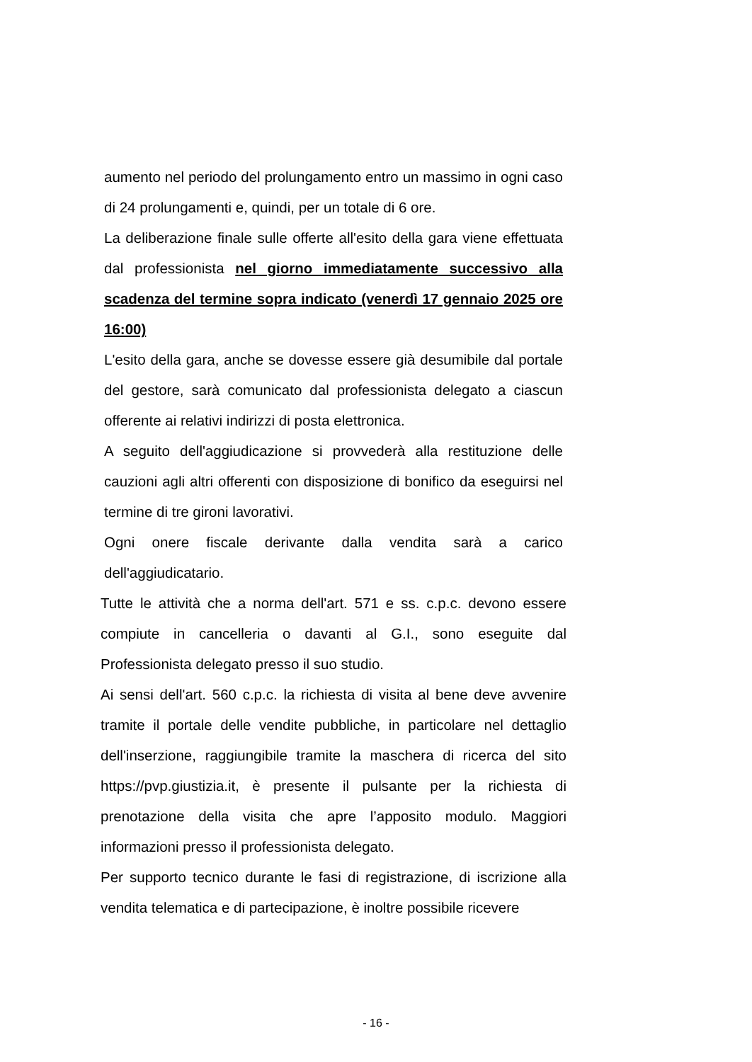aumento nel periodo del prolungamento entro un massimo in ogni caso di 24 prolungamenti e, quindi, per un totale di 6 ore.
La deliberazione finale sulle offerte all'esito della gara viene effettuata dal professionista nel giorno immediatamente successivo alla scadenza del termine sopra indicato (venerdì 17 gennaio 2025 ore 16:00)
L'esito della gara, anche se dovesse essere già desumibile dal portale del gestore, sarà comunicato dal professionista delegato a ciascun offerente ai relativi indirizzi di posta elettronica.
A seguito dell'aggiudicazione si provvederà alla restituzione delle cauzioni agli altri offerenti con disposizione di bonifico da eseguirsi nel termine di tre gironi lavorativi.
Ogni onere fiscale derivante dalla vendita sarà a carico dell'aggiudicatario.
Tutte le attività che a norma dell'art. 571 e ss. c.p.c. devono essere compiute in cancelleria o davanti al G.I., sono eseguite dal Professionista delegato presso il suo studio.
Ai sensi dell'art. 560 c.p.c. la richiesta di visita al bene deve avvenire tramite il portale delle vendite pubbliche, in particolare nel dettaglio dell'inserzione, raggiungibile tramite la maschera di ricerca del sito https://pvp.giustizia.it, è presente il pulsante per la richiesta di prenotazione della visita che apre l’apposito modulo. Maggiori informazioni presso il professionista delegato.
Per supporto tecnico durante le fasi di registrazione, di iscrizione alla vendita telematica e di partecipazione, è inoltre possibile ricevere
- 16 -